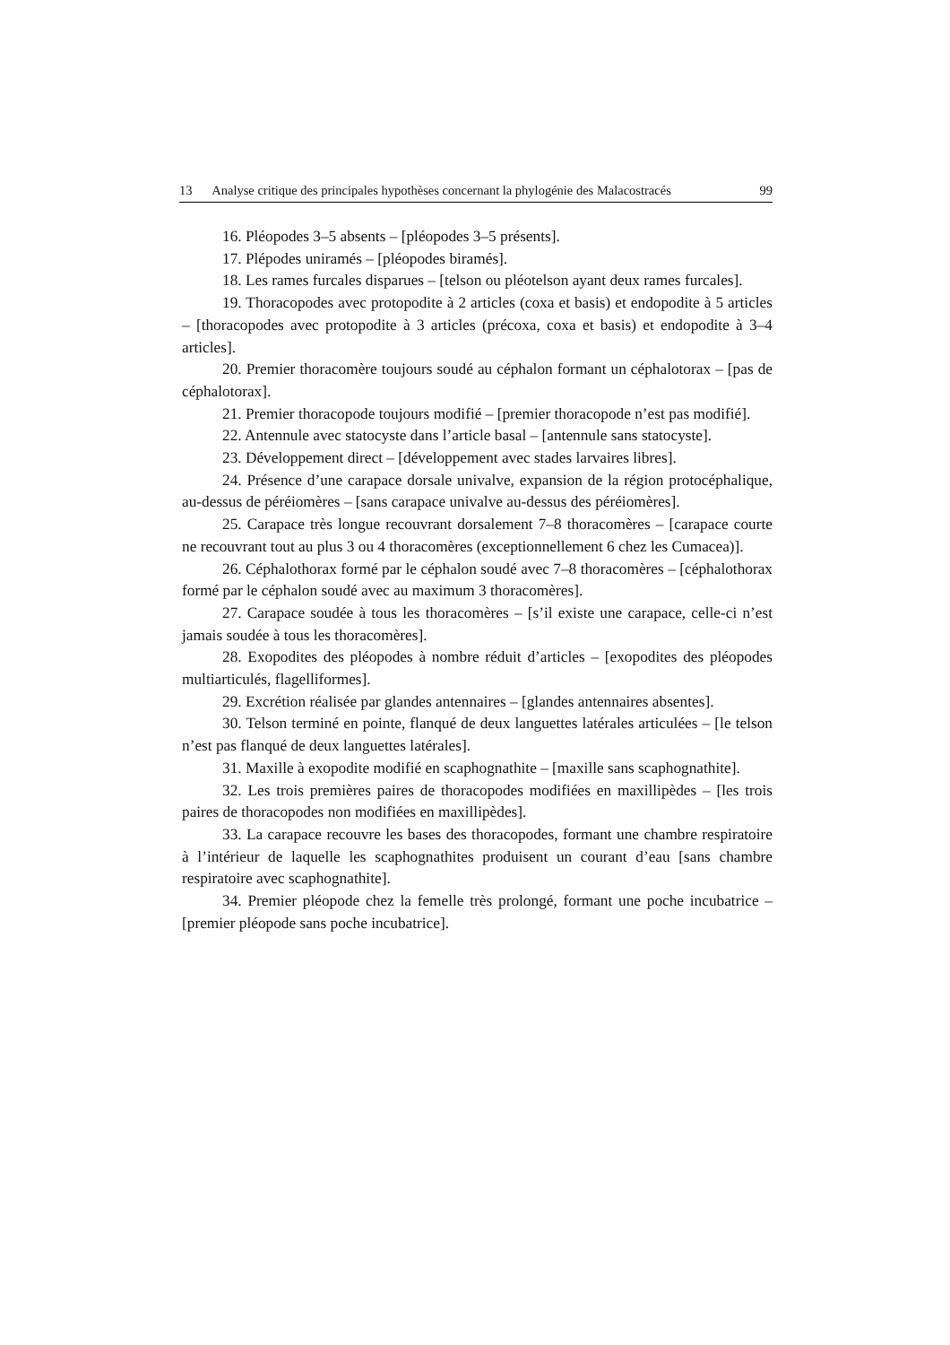13 Analyse critique des principales hypothèses concernant la phylogénie des Malacostracés 99
16. Pléopodes 3–5 absents – [pléopodes 3–5 présents].
17. Plépodes uniramés – [pléopodes biramés].
18. Les rames furcales disparues – [telson ou pléotelson ayant deux rames furcales].
19. Thoracopodes avec protopodite à 2 articles (coxa et basis) et endopodite à 5 articles – [thoracopodes avec protopodite à 3 articles (précoxa, coxa et basis) et endopodite à 3–4 articles].
20. Premier thoracomère toujours soudé au céphalon formant un céphalotorax – [pas de céphalotorax].
21. Premier thoracopode toujours modifié – [premier thoracopode n’est pas modifié].
22. Antennule avec statocyste dans l’article basal – [antennule sans statocyste].
23. Développement direct – [développement avec stades larvaires libres].
24. Présence d’une carapace dorsale univalve, expansion de la région protocéphalique, au-dessus de péréiomères – [sans carapace univalve au-dessus des péréiomères].
25. Carapace très longue recouvrant dorsalement 7–8 thoracomères – [carapace courte ne recouvrant tout au plus 3 ou 4 thoracomères (exceptionnellement 6 chez les Cumacea)].
26. Céphalothorax formé par le céphalon soudé avec 7–8 thoracomères – [céphalothorax formé par le céphalon soudé avec au maximum 3 thoracomères].
27. Carapace soudée à tous les thoracomères – [s’il existe une carapace, celle-ci n’est jamais soudée à tous les thoracomères].
28. Exopodites des pléopodes à nombre réduit d’articles – [exopodites des pléopodes multiarticulés, flagelliformes].
29. Excrétion réalisée par glandes antennaires – [glandes antennaires absentes].
30. Telson terminé en pointe, flanqué de deux languettes latérales articulées – [le telson n’est pas flanqué de deux languettes latérales].
31. Maxille à exopodite modifié en scaphognathite – [maxille sans scaphognathite].
32. Les trois premières paires de thoracopodes modifiées en maxillipèdes – [les trois paires de thoracopodes non modifiées en maxillipèdes].
33. La carapace recouvre les bases des thoracopodes, formant une chambre respiratoire à l’intérieur de laquelle les scaphognathites produisent un courant d’eau [sans chambre respiratoire avec scaphognathite].
34. Premier pléopode chez la femelle très prolongé, formant une poche incubatrice – [premier pléopode sans poche incubatrice].